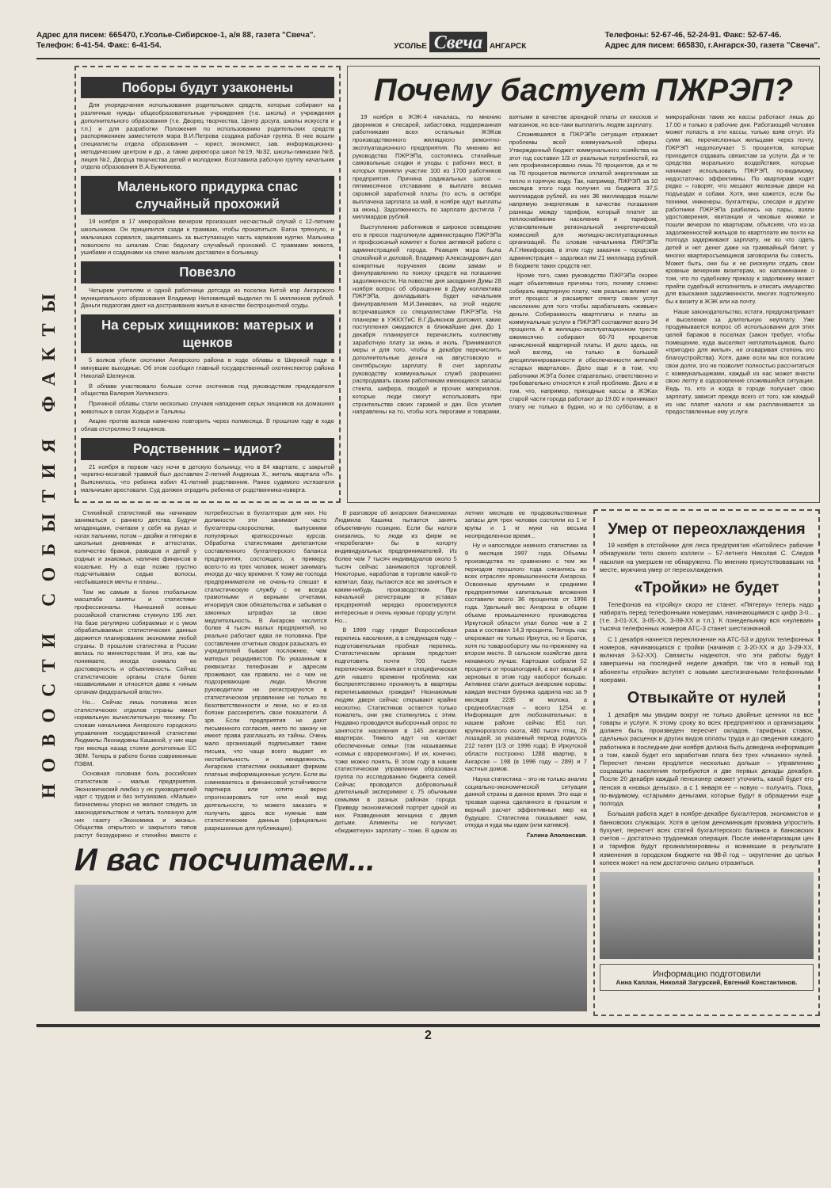Адрес для писем: 665470, г.Усолье-Сибирское-1, а/я 88, газета "Свеча".
Телефон: 6-41-54. Факс: 6-41-54.
УСОЛЬЕ Свеча АНГАРСК Телефоны: 52-67-46, 52-24-91. Факс: 52-67-46.
Адрес для писем: 665830, г.Ангарск-30, газета "Свеча".
НОВОСТИ СОБЫТИЯ ФАКТЫ
Поборы будут узаконены
Для упорядочения использования родительских средств, которые собирают на различные нужды общеобразовательные учреждения (т.е. школы) и учреждения дополнительного образования (т.е. Дворец творчества, Центр досуга, школы искусств и т.п.) и для разработки Положения по использованию родительских средств распоряжением заместителя мэра В.И.Петрова создана рабочая группа. В нее вошли специалисты отдела образования – юрист, экономист, зав. информационно-методическим центром и др., а также директора школ №19, №32, школы-гимназии №8, лицея №2, Дворца творчества детей и молодежи. Возглавила рабочую группу начальник отдела образования В.А.Бужигеева.
Маленького придурка спас случайный прохожий
19 ноября в 17 микрорайоне вечером произошел несчастный случай с 12-летним школьником. Он прицепился сзади к трамваю, чтобы прокатиться. Вагон тряхнуло, и мальчишка сорвался, зацепившись за выступающую часть карманом куртки. Мальчика поволокло по шпалам. Спас бедолагу случайный прохожий. С травмами живота, ушибами и ссадинами на спине мальчик доставлен в больницу.
Повезло
Четырем учителям и одной работнице детсада из поселка Китой мэр Ангарского муниципального образования Владимир Непомнящий выделил по 5 миллионов рублей. Деньги педагогам дают на достраивание жилья в качестве беспроцентной ссуды.
На серых хищников: матерых и щенков
5 волков убили охотники Ангарского района в ходе облавы в Широкой пади в минувшие выходные. Об этом сообщил главный государственный охотинспектор района Николай Шелкунов.
В облаве участвовало больше сотни охотников под руководством председателя общества Валерия Хилинского.
Причиной облавы стали несколько случаев нападения серых хищников на домашних животных в селах Ходыри и Тальяны.
Акцию против волков намечено повторить через полмесяца. В прошлом году в ходе облав отстреляно 9 хищников.
Родственник – идиот?
21 ноября в первом часу ночи в детскую больницу, что в 84 квартале, с закрытой черепно-мозговой травмой был доставлен 2-летний Андрюша Х., житель квартала «Л». Выяснилось, что ребенка избил 41-летний родственник. Ранее судимого истязателя мальчишки арестовали. Суд должен оградить ребенка от родственника-изверга.
Почему бастует ПЖРЭП?
19 ноября в ЖЭК-4 началась, по мнению дворников и слесарей, забастовка, поддержанная работниками всех остальных ЖЭКов производственного жилищного ремонтно-эксплуатационного предприятия. По мнению же руководства ПЖРЭПа, состоялись стихийные самовольные сходки и уходы с рабочих мест, в которых приняли участие 100 из 1700 работников предприятия. Причина радикальных шагов – пятимесячное отставание в выплате весьма скромной заработной платы (то есть в октябре выплачена зарплата за май, в ноябре идут выплаты за июнь). Задолженность по зарплате достигла 7 миллиардов рублей.
Выступление работников и широкое освещение его в прессе подтолкнули администрацию ПЖРЭПа и профсоюзный комитет к более активной работе с администрацией города. Реакция мэра была спокойной и деловой, Владимир Александрович дал конкретные поручения своим замам и финуправлению по поиску средств на погашение задолженности. На повестке дня заседания Думы 28 ноября вопрос об обращении в Думу коллектива ПЖРЭПа, докладывать будет начальник финуправления М.И.Зинкевич, на этой неделе встречавшаяся со специалистами ПЖРЭПа. На планерке в УЖКХТиС В.Г.Дьяконов доложил, какие поступления ожидаются в ближайшие дни. До 1 декабря планируется перечислить коллективу заработную плату за июнь и июль. Принимаются меры и для того, чтобы в декабре перечислить дополнительные деньги на августовскую и сентябрьскую зарплату. В счет зарплаты руководству коммунальных служб разрешено распродавать своим работникам имеющиеся запасы стекла, шифера, гвоздей и прочих материалов, которые люди смогут использовать при строительстве своих гаражей и дач. Все усилия направлены на то, чтобы хоть пирогами и товарами, взятыми в качестве арендной платы от киосков и магазинов, но все-таки выплатить людям зарплату.
Сложившаяся в ПЖРЭПе ситуация отражает проблемы всей коммунальной сферы. Утвержденный бюджет коммунального хозяйства на этот год составил 1/3 от реальных потребностей, из них профинансировано лишь 70 процентов, да и те на 70 процентов являются оплатой энергетикам за тепло и горячую воду. Так, например, ПЖРЭП за 10 месяцев этого года получил из бюджета 37,5 миллиардов рублей, из них 36 миллиардов пошли напрямую энергетикам в качестве погашения разницы между тарифом, который платит за теплоснабжение население и тарифом, установленным региональной энергетической комиссией для жилищно-эксплуатационных организаций. По словам начальника ПЖРЭПа А.Г.Никифорова, в этом году заказчик – городская администрация – задолжал им 21 миллиард рублей. В бюджете таких средств нет.
Кроме того, само руководство ПЖРЭПа скорее ищет объективные причины того, почему сложно собирать квартирную плату, чем реально влияет на этот процесс и расширяет спектр своих услуг населению для того чтобы зарабатывать «живые» деньги. Собираемость квартплаты и платы за коммунальные услуги в ПЖРЭП составляет всего 34 процента. А в жилищно-эксплуатационном тресте ежемесячно собирают 60-70 процентов начисленной квартирной платы. И дело здесь, на мой взгляд, не только в большей дисциплинированности и обеспеченности жителей «старых кварталов». Дело еще и в том, что работники ЖЭТа более старательно, ответственно и требовательно относятся к этой проблеме. Дело и в том, что, например, приходные кассы в ЖЭКах старой части города работают до 19.00 и принимают плату не только в будни, но и по субботам, а в микрорайонах такие же кассы работают лишь до 17.00 и только в рабочие дни. Работающий человек может попасть в эти кассы, только взяв отгул. Из сумм же, перечисленных жильцами через почту, ПЖРЭП недополучает 5 процентов, которые приходится отдавать связистам за услуги. Да и те средства морального воздействия, которые начинает использовать ПЖРЭП, по-видимому, недостаточно эффективны. По квартирам ходят редко – говорят, что мешают железные двери на подъездах и собаки. Хотя, мне кажется, если бы техники, инженеры, бухгалтеры, слесари и другие работники ПЖРЭПа разбились на пары, взяли удостоверения, квитанции и чековые книжки и пошли вечером по квартирам, объясняя, что из-за задолженностей жильцов по квартплате им почти на полгода задерживают зарплату, не во что одеть детей и нет денег даже на трамвайный билет, у многих квартиросъемщиков заговорила бы совесть. Может быть, они бы и не рискнули отдать свои кровные вечерним визитерам, но напоминание о том, что по судебному приказу к задолжнику может прийти судебный исполнитель и описать имущество для взыскания задолженности, многих подтолкнуло бы к визиту в ЖЭК или на почту.
Наше законодательство, кстати, предусматривает и выселение за длительную неуплату. Уже продумывается вопрос об использовании для этих целей бараков в поселках (закон требует, чтобы помещение, куда выселяют неплательщиков, было «пригодно для жилья», не оговаривая степень его благоустройства). Хотя, даже если мы все погасим свои долги, это не позволит полностью рассчитаться с коммунальщиками, каждый из нас может внести свою лепту в оздоровление сложившейся ситуации. Ведь то, кто и когда в городе получает свою зарплату, зависит прежде всего от того, как каждый из нас платит налоги и как расплачивается за предоставленные ему услуги.
Стихийной статистикой мы начинаем заниматься с раннего детства. Будучи младенцами, считаем у себя на руках и ногах пальчики, потом – двойки и пятерки в школьных дневниках и аттестатах, количество браков, разводов и детей у родных и знакомых, наличие финансов в кошельке. Ну а еще позже грустно подсчитываем седые волосы, несбывшиеся мечты и планы...
Тем же самым в более глобальном масштабе заняты и статистики-профессионалы. Нынешней осенью российской статистике стукнуло 195 лет. На базе регулярно собираемых и с умом обрабатываемых статистических данных держится планирование экономики любой страны. В прошлом статистика в России велась по министерствам. И это, как вы понимаете, иногда снижало ее достоверность и объективность. Сейчас статистические органы стали более независимыми и относятся даже к «иным органам федеральной власти».
Но... Сейчас лишь половина всех статистических отделов страны имеет нормальную вычислительную технику. По словам начальника Ангарского городского управления государственной статистики Людмилы Леонидовны Кашиной, у них еще три месяца назад стояли допотопные ЕС ЭВМ. Теперь в работе более современные ПЭВМ.
Основная головная боль российских статистиков – малые предприятия. Экономический ликбез у их руководителей идет с трудом и без энтузиазма. «Малые» бизнесмены упорно не желают следить за законодательством и читать полезную для них газету «Экономика и жизнь». Общества открытого и закрытого типов растут беззудержно и стихийно вместе с потребностью в бухгалтерах для них. Но должности эти занимают часто бухгалтеры-скороспелки, выпускники популярных краткосрочных курсов. Обработка статистиками дилетантски составленного бухгалтерского баланса предприятия, состоящего, к примеру, всего-то из трех человек, может занимать иногда до часу времени. К тому же господа предприниматели не очень-то спешат в статистическую службу с не всегда грамотными и верными отчетами, игнорируя свои обязательства и забывая о законных штрафах за свою медлительность. В Ангарске числится более 4 тысяч малых предприятий, но реально работает едва ли половина. При составлении отчетных сводок разыскать их учредителей бывает посложнее, чем матерых рецидивистов. По указанным в реквизитах телефонам и адресам проживают, как правило, ни о чем не подозревающие люди. Многие руководители не регистрируются в статистическом управлении не только по безответственности и лени, но и из-за боязни рассекретить свои показатели. А зря. Если предприятия не дают письменного согласия, никто по закону не имеет права разглашать их тайны. Очень мало организаций подписывает такие письма, что чаще всего выдает их нестабильность и ненадежность. Ангарские статистики оказывают фирмам платные информационные услуги. Если вы сомневаетесь в финансовой устойчивости партнера или хотите верно спрогнозировать тот или иной вид деятельности, то можете заказать и получить здесь все нужные вам статистические данные (официально разрешенные для публикации).
В разговоре об ангарских бизнесменах Людмила Кашина пытается занять объективную позицию. Если бы налоги снизились, то люди из фирм не «перебегали» бы в когорту индивидуальных предпринимателей. Из более чем 7 тысяч индивидуалов около 5 тысяч сейчас занимаются торговлей. Некоторые, наработав в торговле какой-то капитал, базу, пытаются все же заняться и каким-нибудь производством. При начальной регистрации в уставах предприятий нередко проектируются интересные и очень нужные городу услуги. Но...
В 1999 году грядет Всероссийская перепись населения, а в следующем году – подготовительная пробная перепись. Статистическим органам предстоит подготовить почти 700 тысяч переписчиков. Возникает и специфическая для нашего времени проблема: как беспрепятственно проникнуть в квартиры переписываемых граждан? Незнакомым людям двери сейчас открывают крайне неохотно. Статистиков остается только пожалеть, они уже столкнулись с этим. Недавно проводился выборочный опрос по занятости населения в 145 ангарских квартирах. Тяжело идут на контакт обеспеченные семьи (так называемые «семьи с евроремонтом»). И их, конечно, тоже можно понять. В этом году в нашем статистическом управлении образована группа по исследованию бюджета семей. Сейчас проводится добровольный длительный эксперимент с 75 обычными семьями в разных районах города. Приведу экономический портрет одной из них. Разведенная женщина с двумя детьми. Алименты не получает, «бюджетную» зарплату – тоже. В одном из летних месяцев ее продовольственные запасы для трех человек состояли из 1 кг крупы и 1 кг муки на весьма неопределенное время...
Ну и напоследок немного статистики за 9 месяцев 1997 года. Объемы производства по сравнению с тем же периодом прошлого года снизились во всех отраслях промышленности Ангарска. Освоенные крупными и средними предприятиями капитальные вложения составили всего 36 процентов от 1996 года. Удельный вес Ангарска в общем объеме промышленного производства Иркутской области упал более чем в 2 раза и составил 14,3 процента. Теперь нас опережает не только Иркутск, но и Братск, хотя по товарообороту мы по-прежнему на втором месте. В сельском хозяйстве дела ненамного лучше. Картошки собрали 52 процента от прошлогодней, а вот овощей и зерновых в этом году наоборот больше. Активнее стали доиться ангарские коровы: каждая местная буренка одарила нас за 9 месяцев 2235 кг молока, а среднеобластная – всего 1254 кг. Информация для любознательных: в нашем районе сейчас 851 гол. крупнорогатого скота, 480 тысяч птиц, 26 лошадей, за указанный период родилось 212 телят (1/3 от 1996 года). В Иркутской области построено 1288 квартир, в Ангарске – 198 (в 1996 году – 289) и 7 частных домов.
Наука статистика – это не только анализ социально-экономической ситуации данной страны в данное время. Это еще и трезвая оценка сделанного в прошлом и верный расчет эффективных мер на будущее. Статистика показывает нам, откуда и куда мы идем (или катимся).
Галина Аполонская.
И вас посчитаем...
Умер от переохлаждения
19 ноября в отстойнике для леса предприятия «Китойлес» рабочие обнаружили тело своего коллеги – 57-летнего Николая С. Следов насилия на умершем не обнаружено. По мнению присутствовавших на месте, мужчина умер от переохлаждения.
«Тройки» не будет
Телефонов на «тройку» скоро не станет. «Пятерку» теперь надо набирать перед телефонными номерами, начинающимися с цифр 3-0... (т.е. 3-01-ХХ, 3-05-ХХ, 3-09-ХХ и т.п.). К понедельнику вся «нулевая» тысяча телефонных номеров АТС-3 станет шестизначной.
С 1 декабря начнется переключение на АТС-53 и других телефонных номеров, начинающихся с тройки (начиная с 3-20-ХХ и до 3-29-ХХ, включая 3-52-ХХ). Связисты надеются, что эти работы будут завершены на последней неделе декабря, так что в новый год абоненты «тройки» вступят с новыми шестизначными телефонными ноерами.
Отвыкайте от нулей
1 декабря мы увидим вокруг не только двойные ценники на все товары и услуги. К этому сроку во всех предприятиях и организациях должен быть произведен пересчет окладов, тарифных ставок, сдельных расценок и других видов оплаты труда и до сведения каждого работника в последние дни ноября должна быть доведена информация о том, какой будет его заработная плата без трех «лишних» нулей. Пересчет пенсии продлится несколько дольше – управлению соцзащиты населения потребуются и две первых декады декабря. После 20 декабря каждый пенсионер сможет уточнить, какой будет его пенсия в «новых деньгах», а с 1 января ее – новую – получить. Пока, по-видимому, «старыми» деньгами, которые будут в обращении еще полгода.
Большая работа ждет в ноябре-декабре бухгалтеров, экономистов и банковских служащих. Хотя в целом деноминация призвана упростить бухучет, пересчет всех статей бухгалтерского баланса и банковских счетов – достаточно трудоемкая операция. После инвентаризации цен и тарифов будут проанализированы и возникшие в результате изменения в городском бюджете на 98-й год – округление до целых копеек может на нем достаточно сильно отразиться.
Информацию подготовили
Анна Каплан, Николай Загурский, Евгений Константинов.
2